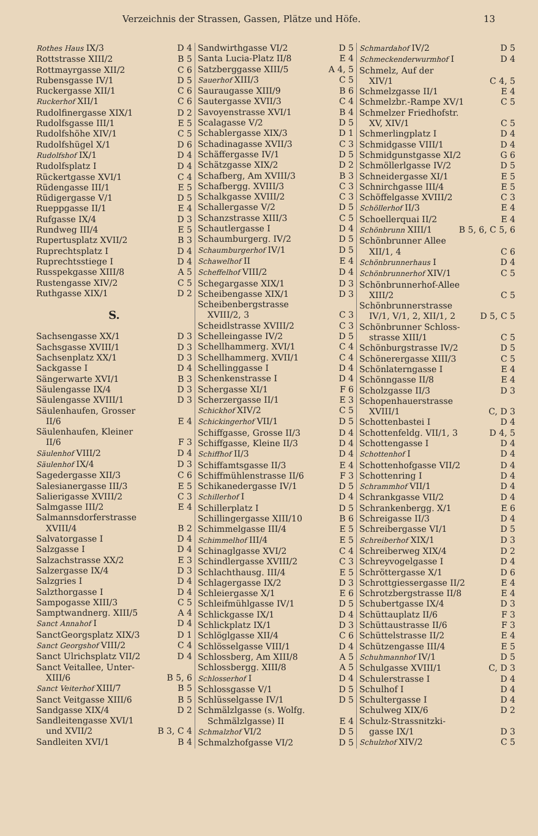Verzeichnis der Strassen, Gassen, Plätze und Höfe. 13
Rothes Haus IX/3 D 4
Rottstrasse XIII/2 B 5
Rottmayrgasse XII/2 C 6
Rubensgasse IV/1 D 5
Ruckergasse XII/1 C 6
Ruckerhof XII/1 C 6
Rudolfinergasse XIX/1 D 2
Rudolfsgasse III/1 E 5
Rudolfshöhe XIV/1 C 5
Rudolfshügel X/1 D 6
Rudolfshof IX/1 D 4
Rudolfsplatz I D 4
Rückertgasse XVI/1 C 4
Rüdengasse III/1 E 5
Rüdigergasse V/1 D 5
Rueppgasse II/1 E 4
Rufgasse IX/4 D 3
Rundweg III/4 E 5
Rupertusplatz XVII/2 B 3
Ruprechtsplatz I D 4
Ruprechtsstiege I D 4
Russpekgasse XIII/8 A 5
Rustengasse XIV/2 C 5
Ruthgasse XIX/1 D 2
S.
Sachsengasse XX/1 D 3
Sachsgasse XVIII/1 D 3
Sachsenplatz XX/1 D 3
Sackgasse I D 4
Sängerwarte XVI/1 B 3
Säulengasse IX/4 D 3
Säulengasse XVIII/1 D 3
Säulenhaufen, Grosser
II/6 E 4
Säulenhaufen, Kleiner
II/6 F 3
Säulenhof VIII/2 D 4
Säulenhof IX/4 D 3
Sagedergasse XII/3 C 6
Salesianergasse III/3 E 5
Salierigasse XVIII/2 C 3
Salmgasse III/2 E 4
Salmannsdorferstrasse
XVIII/4 B 2
Salvatorgasse I D 4
Salzgasse I D 4
Salzachstrasse XX/2 E 3
Salzergasse IX/4 D 3
Salzgries I D 4
Salzthorgasse I D 4
Sampogasse XIII/3 C 5
Samptwandnerg. XIII/5 A 4
Sanct Annahof I D 4
SanctGeorgsplatz XIX/3 D 1
Sanct Georgshof VIII/2 C 4
Sanct Ulrichsplatz VII/2 D 4
Sanct Veitallee, Unter-
XIII/6 B 5, 6
Sanct Veiterhof XIII/7 B 5
Sanct Veitgasse XIII/6 B 5
Sandgasse XIX/4 D 2
Sandleitengasse XVI/1
und XVII/2 B 3, C 4
Sandleiten XVI/1 B 4
Sandwirthgasse VI/2 D 5
Santa Lucia-Platz II/8 E 4
Satzberggasse XIII/5 A 4, 5
Sauerhof XIII/3 C 5
Sauraugasse XIII/9 B 6
Sautergasse XVII/3 C 4
Savoyenstrasse XVI/1 B 4
Scalagasse V/2 D 5
Schablergasse XIX/3 D 1
Schadinagasse XVII/3 C 3
Schäffergasse IV/1 D 5
Schätzgasse XIX/2 D 2
Schafberg, Am XVIII/3 B 3
Schafbergg. XVIII/3 C 3
Schalkgasse XVIII/2 C 3
Schallergasse V/2 D 5
Schanzstrasse XIII/3 C 5
Schautlergasse I D 4
Schaumburgerg. IV/2 D 5
Schaumburgerhof IV/1 D 5
Schawelhof II E 4
Scheffelhof VIII/2 D 4
Schegargasse XIX/1 D 3
Scheibengasse XIX/1 D 3
Scheibenbergstrasse
XVIII/2, 3 C 3
Scheidlstrasse XVIII/2 C 3
Schelleingasse IV/2 D 5
Schellhammerg. XVI/1 C 4
Schellhammerg. XVII/1 C 4
Schellinggasse I D 4
Schenkenstrasse I D 4
Schergasse XI/1 F 6
Scherzergasse II/1 E 3
Schickhof XIV/2 C 5
Schickingerhof VII/1 D 5
Schiffgasse, Grosse II/3 D 4
Schiffgasse, Kleine II/3 D 4
Schiffhof II/3 D 4
Schiffamtsgasse II/3 E 4
Schiffmühlenstrasse II/6 F 3
Schikanedergasse IV/1 D 5
Schillerhof I D 4
Schillerplatz I D 5
Schillingergasse XIII/10 B 6
Schimmelgasse III/4 E 5
Schimmelhof III/4 E 5
Schinaglgasse XVI/2 C 4
Schindlergasse XVIII/2 C 3
Schlachthausg. III/4 E 5
Schlagergasse IX/2 D 3
Schleiergasse X/1 E 6
Schleifmühlgasse IV/1 D 5
Schlickgasse IX/1 D 4
Schlickplatz IX/1 D 3
Schlöglgasse XII/4 C 6
Schlösselgasse VIII/1 D 4
Schlossberg, Am XIII/8 A 5
Schlossbergg. XIII/8 A 5
Schlosserhof I D 4
Schlossgasse V/1 D 5
Schlüsselgasse IV/1 D 5
Schmälzlgasse (s. Wolfg.
Schmälzlgasse) II E 4
Schmalzhof VI/2 D 5
Schmalzhofgasse VI/2 D 5
Schmardahof IV/2 D 5
Schmeckenderwurmhof I D 4
Schmelz, Auf der
XIV/1 C 4, 5
Schmelzgasse II/1 E 4
Schmelzbr.-Rampe XV/1 C 5
Schmelzer Friedhofstr.
XV, XIV/1 C 5
Schmerlingplatz I D 4
Schmidgasse VIII/1 D 4
Schmidgunstgasse XI/2 G 6
Schmöllerlgasse IV/2 D 5
Schneidergasse XI/1 E 5
Schnirchgasse III/4 E 5
Schöffelgasse XVIII/2 C 3
Schöllerhof II/3 E 4
Schoellerquai II/2 E 4
Schönbrunn XIII/1 B 5, 6, C 5, 6
Schönbrunner Allee
XII/1, 4 C 6
Schönbrunnerhaus I D 4
Schönbrunnerhof XIV/1 C 5
Schönbrunnerhof-Allee
XIII/2 C 5
Schönbrunnerstrasse
IV/1, V/1, 2, XII/1, 2 D 5, C 5
Schönbrunner Schloss-
strasse XIII/1 C 5
Schönburgstrasse IV/2 D 5
Schönerergasse XIII/3 C 5
Schönlaterngasse I E 4
Schönngasse II/8 E 4
Scholzgasse II/3 D 3
Schopenhauerstrasse
XVIII/1 C, D 3
Schottenbastei I D 4
Schottenfeldg. VII/1, 3 D 4, 5
Schottengasse I D 4
Schottenhof I D 4
Schottenhofgasse VII/2 D 4
Schottenring I D 4
Schrammhof VII/1 D 4
Schrankgasse VII/2 D 4
Schrankenbergg. X/1 E 6
Schreigasse II/3 D 4
Schreibergasse VI/1 D 5
Schreiberhof XIX/1 D 3
Schreiberweg XIX/4 D 2
Schreyvogelgasse I D 4
Schröttergasse X/1 D 6
Schrottgiessergasse II/2 E 4
Schrotzbergstrasse II/8 E 4
Schubertgasse IX/4 D 3
Schüttauplatz II/6 F 3
Schüttaustrasse II/6 F 3
Schüttelstrasse II/2 E 4
Schützengasse III/4 E 5
Schuhmannhof IV/1 D 5
Schulgasse XVIII/1 C, D 3
Schulerstrasse I D 4
Schulhof I D 4
Schultergasse I D 4
Schulweg XIX/6 D 2
Schulz-Strassnitzki-
gasse IX/1 D 3
Schulzhof XIV/2 C 5